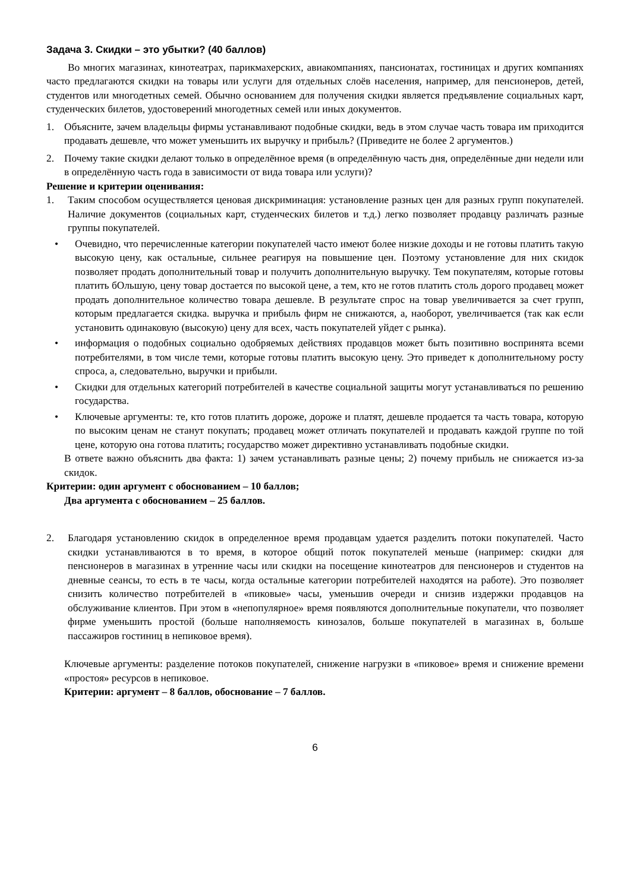Задача 3. Скидки – это убытки? (40 баллов)
Во многих магазинах, кинотеатрах, парикмахерских, авиакомпаниях, пансионатах, гостиницах и других компаниях часто предлагаются скидки на товары или услуги для отдельных слоёв населения, например, для пенсионеров, детей, студентов или многодетных семей. Обычно основанием для получения скидки является предъявление социальных карт, студенческих билетов, удостоверений многодетных семей или иных документов.
1. Объясните, зачем владельцы фирмы устанавливают подобные скидки, ведь в этом случае часть товара им приходится продавать дешевле, что может уменьшить их выручку и прибыль? (Приведите не более 2 аргументов.)
2. Почему такие скидки делают только в определённое время (в определённую часть дня, определённые дни недели или в определённую часть года в зависимости от вида товара или услуги)?
Решение и критерии оценивания:
1. Таким способом осуществляется ценовая дискриминация: установление разных цен для разных групп покупателей. Наличие документов (социальных карт, студенческих билетов и т.д.) легко позволяет продавцу различать разные группы покупателей.
• Очевидно, что перечисленные категории покупателей часто имеют более низкие доходы и не готовы платить такую высокую цену, как остальные, сильнее реагируя на повышение цен. Поэтому установление для них скидок позволяет продать дополнительный товар и получить дополнительную выручку. Тем покупателям, которые готовы платить бОльшую, цену товар достается по высокой цене, а тем, кто не готов платить столь дорого продавец может продать дополнительное количество товара дешевле. В результате спрос на товар увеличивается за счет групп, которым предлагается скидка. выручка и прибыль фирм не снижаются, а, наоборот, увеличивается (так как если установить одинаковую (высокую) цену для всех, часть покупателей уйдет с рынка).
• информация о подобных социально одобряемых действиях продавцов может быть позитивно воспринята всеми потребителями, в том числе теми, которые готовы платить высокую цену. Это приведет к дополнительному росту спроса, а, следовательно, выручки и прибыли.
• Скидки для отдельных категорий потребителей в качестве социальной защиты могут устанавливаться по решению государства.
• Ключевые аргументы: те, кто готов платить дороже, дороже и платят, дешевле продается та часть товара, которую по высоким ценам не станут покупать; продавец может отличать покупателей и продавать каждой группе по той цене, которую она готова платить; государство может директивно устанавливать подобные скидки.
В ответе важно объяснить два факта: 1) зачем устанавливать разные цены; 2) почему прибыль не снижается из-за скидок.
Критерии: один аргумент с обоснованием – 10 баллов;
Два аргумента с обоснованием – 25 баллов.
2. Благодаря установлению скидок в определенное время продавцам удается разделить потоки покупателей. Часто скидки устанавливаются в то время, в которое общий поток покупателей меньше (например: скидки для пенсионеров в магазинах в утренние часы или скидки на посещение кинотеатров для пенсионеров и студентов на дневные сеансы, то есть в те часы, когда остальные категории потребителей находятся на работе). Это позволяет снизить количество потребителей в «пиковые» часы, уменьшив очереди и снизив издержки продавцов на обслуживание клиентов. При этом в «непопулярное» время появляются дополнительные покупатели, что позволяет фирме уменьшить простой (больше наполняемость кинозалов, больше покупателей в магазинах в, больше пассажиров гостиниц в непиковое время).
Ключевые аргументы: разделение потоков покупателей, снижение нагрузки в «пиковое» время и снижение времени «простоя» ресурсов в непиковое.
Критерии: аргумент – 8 баллов, обоснование – 7 баллов.
6